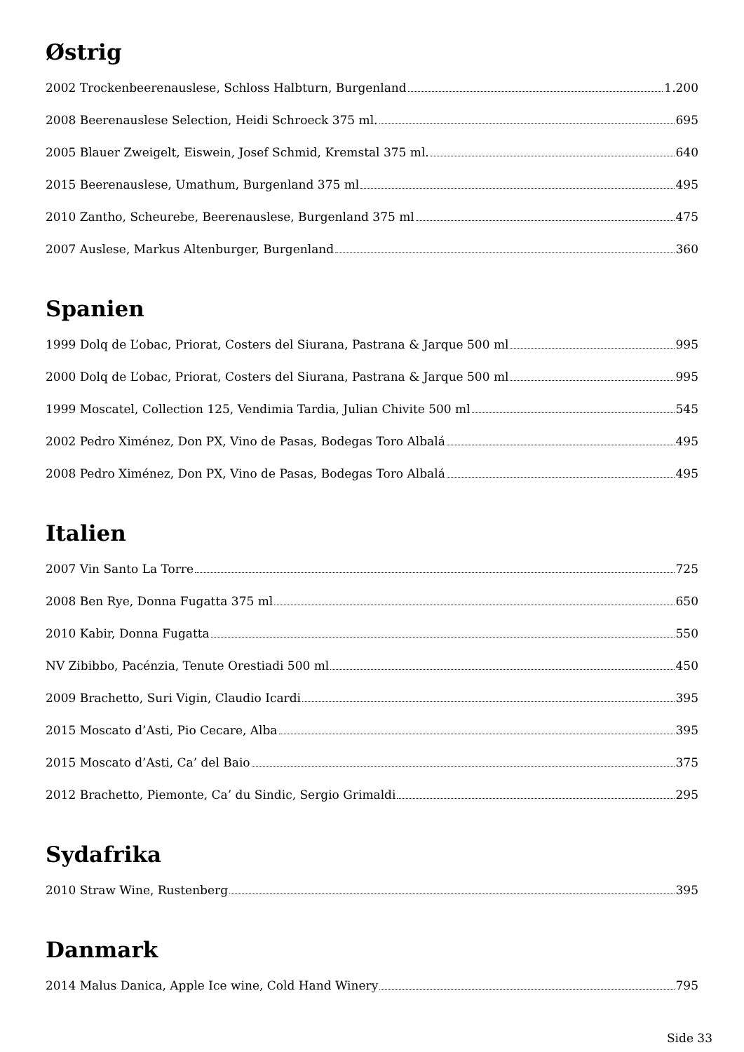Østrig
2002 Trockenbeerenauslese, Schloss Halbturn, Burgenland 1.200
2008 Beerenauslese Selection, Heidi Schroeck 375 ml. 695
2005 Blauer Zweigelt, Eiswein, Josef Schmid, Kremstal 375 ml. 640
2015 Beerenauslese, Umathum, Burgenland 375 ml 495
2010 Zantho, Scheurebe, Beerenauslese, Burgenland 375 ml 475
2007 Auslese, Markus Altenburger, Burgenland 360
Spanien
1999 Dolq de L’obac, Priorat, Costers del Siurana, Pastrana & Jarque 500 ml 995
2000 Dolq de L’obac, Priorat, Costers del Siurana, Pastrana & Jarque 500 ml 995
1999 Moscatel, Collection 125, Vendimia Tardia, Julian Chivite 500 ml 545
2002 Pedro Ximénez, Don PX, Vino de Pasas, Bodegas Toro Albalá 495
2008 Pedro Ximénez, Don PX, Vino de Pasas, Bodegas Toro Albalá 495
Italien
2007 Vin Santo La Torre 725
2008 Ben Rye, Donna Fugatta 375 ml 650
2010 Kabir, Donna Fugatta 550
NV Zibibbo, Pacénzia, Tenute Orestiadi 500 ml 450
2009 Brachetto, Suri Vigin, Claudio Icardi 395
2015 Moscato d’Asti, Pio Cecare, Alba 395
2015 Moscato d’Asti, Ca’ del Baio 375
2012 Brachetto, Piemonte, Ca’ du Sindic, Sergio Grimaldi 295
Sydafrika
2010 Straw Wine, Rustenberg 395
Danmark
2014 Malus Danica, Apple Ice wine, Cold Hand Winery 795
Side 33